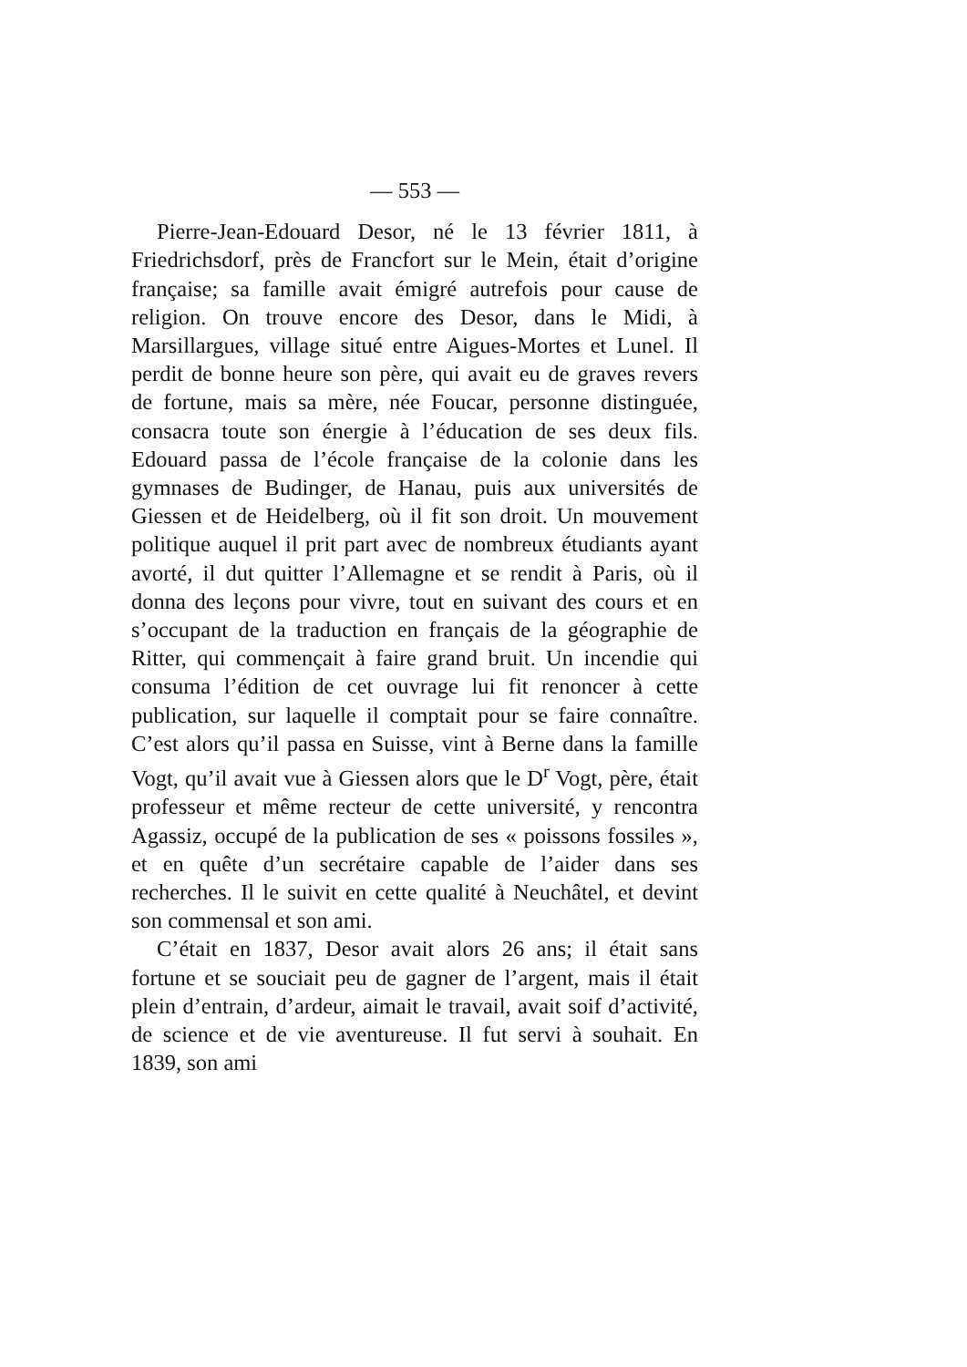— 553 —
Pierre-Jean-Edouard Desor, né le 13 février 1811, à Friedrichsdorf, près de Francfort sur le Mein, était d’origine française; sa famille avait émigré autrefois pour cause de religion. On trouve encore des Desor, dans le Midi, à Marsillargues, village situé entre Aigues-Mortes et Lunel. Il perdit de bonne heure son père, qui avait eu de graves revers de fortune, mais sa mère, née Foucar, personne distinguée, consacra toute son énergie à l’éducation de ses deux fils. Edouard passa de l’école française de la colonie dans les gymnases de Budinger, de Hanau, puis aux universités de Giessen et de Heidelberg, où il fit son droit. Un mouvement politique auquel il prit part avec de nombreux étudiants ayant avorté, il dut quitter l’Allemagne et se rendit à Paris, où il donna des leçons pour vivre, tout en suivant des cours et en s’occupant de la traduction en français de la géographie de Ritter, qui commençait à faire grand bruit. Un incendie qui consuma l’édition de cet ouvrage lui fit renoncer à cette publication, sur laquelle il comptait pour se faire connaître. C’est alors qu’il passa en Suisse, vint à Berne dans la famille Vogt, qu’il avait vue à Giessen alors que le D<sup>r</sup> Vogt, père, était professeur et même recteur de cette université, y rencontra Agassiz, occupé de la publication de ses « poissons fossiles », et en quête d’un secrétaire capable de l’aider dans ses recherches. Il le suivit en cette qualité à Neuchâtel, et devint son commensal et son ami.
C’était en 1837, Desor avait alors 26 ans; il était sans fortune et se souciait peu de gagner de l’argent, mais il était plein d’entrain, d’ardeur, aimait le travail, avait soif d’activité, de science et de vie aventureuse. Il fut servi à souhait. En 1839, son ami